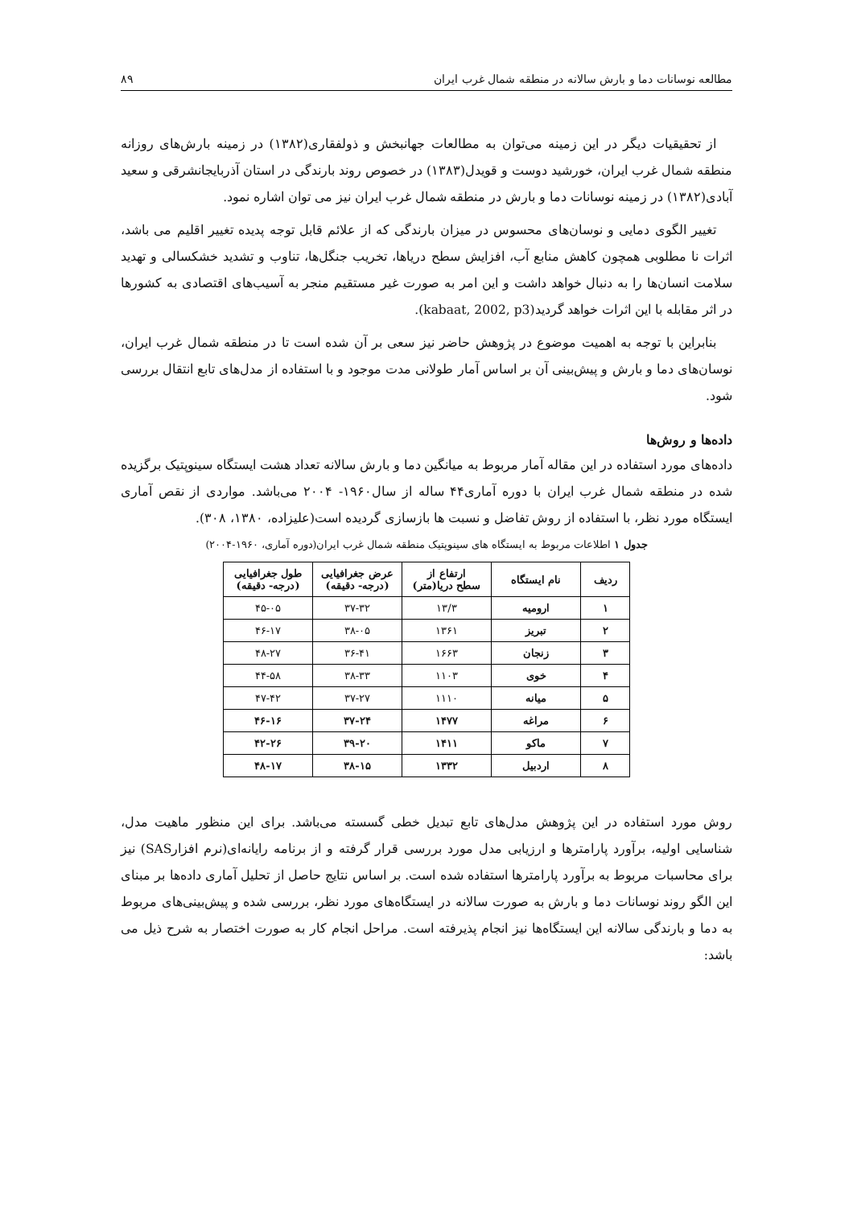مطالعه نوسانات دما و بارش سالانه در منطقه شمال غرب ایران ۸۹
از تحقیقیات دیگر در این زمینه می‌توان به مطالعات جهانبخش و ذولفقاری(۱۳۸۲) در زمینه بارش‌های روزانه منطقه شمال غرب ایران، خورشید دوست و قویدل(۱۳۸۳) در خصوص روند بارندگی در استان آذربایجانشرقی و سعید آبادی(۱۳۸۲) در زمینه نوسانات دما و بارش در منطقه شمال غرب ایران نیز می توان اشاره نمود.
تغییر الگوی دمایی و نوسان‌های محسوس در میزان بارندگی که از علائم قابل توجه پدیده تغییر اقلیم می باشد، اثرات نا مطلوبی همچون کاهش منابع آب، افزایش سطح دریاها، تخریب جنگل‌ها، تناوب و تشدید خشکسالی و تهدید سلامت انسان‌ها را به دنبال خواهد داشت و این امر به صورت غیر مستقیم منجر به آسیب‌های اقتصادی به کشورها در اثر مقابله با این اثرات خواهد گردید(kabaat, 2002, p3).
بنابراین با توجه به اهمیت موضوع در پژوهش حاضر نیز سعی بر آن شده است تا در منطقه شمال غرب ایران، نوسان‌های دما و بارش و پیش‌بینی آن بر اساس آمار طولانی مدت موجود و با استفاده از مدل‌های تابع انتقال بررسی شود.
داده‌ها و روش‌ها
داده‌های مورد استفاده در این مقاله آمار مربوط به میانگین دما و بارش سالانه تعداد هشت ایستگاه سینوپتیک برگزیده شده در منطقه شمال غرب ایران با دوره آماری۴۴ ساله از سال۱۹۶۰- ۲۰۰۴ می‌باشد. مواردی از نقص آماری ایستگاه مورد نظر، با استفاده از روش تفاضل و نسبت ها بازسازی گردیده است(علیزاده، ۱۳۸۰، ۳۰۸).
جدول ۱ اطلاعات مربوط به ایستگاه های سینوپتیک منطقه شمال غرب ایران(دوره آماری، ۱۹۶۰-۲۰۰۴)
| ردیف | نام ایستگاه | ارتفاع از سطح دریا(متر) | عرض جغرافیایی (درجه- دقیقه) | طول جغرافیایی (درجه- دقیقه) |
| --- | --- | --- | --- | --- |
| ۱ | ارومیه | ۱۳/۳ | ۳۷-۳۲ | ۴۵-۰۵ |
| ۲ | تبریز | ۱۳۶۱ | ۳۸-۰۵ | ۴۶-۱۷ |
| ۳ | زنجان | ۱۶۶۳ | ۳۶-۴۱ | ۴۸-۲۷ |
| ۴ | خوی | ۱۱۰۳ | ۳۸-۳۳ | ۴۴-۵۸ |
| ۵ | میانه | ۱۱۱۰ | ۳۷-۲۷ | ۴۷-۴۲ |
| ۶ | مراغه | ۱۴۷۷ | ۳۷-۲۴ | ۴۶-۱۶ |
| ۷ | ماکو | ۱۴۱۱ | ۳۹-۲۰ | ۴۲-۲۶ |
| ۸ | اردبیل | ۱۳۳۲ | ۳۸-۱۵ | ۴۸-۱۷ |
روش مورد استفاده در این پژوهش مدل‌های تابع تبدیل خطی گسسته می‌باشد. برای این منظور ماهیت مدل، شناسایی اولیه، برآورد پارامترها و ارزیابی مدل مورد بررسی قرار گرفته و از برنامه رایانه‌ای(نرم افزارSAS) نیز برای محاسبات مربوط به برآورد پارامترها استفاده شده است. بر اساس نتایج حاصل از تحلیل آماری داده‌ها بر مبنای این الگو روند نوسانات دما و بارش به صورت سالانه در ایستگاه‌های مورد نظر، بررسی شده و پیش‌بینی‌های مربوط به دما و بارندگی سالانه این ایستگاه‌ها نیز انجام پذیرفته است. مراحل انجام کار به صورت اختصار به شرح ذیل می باشد: